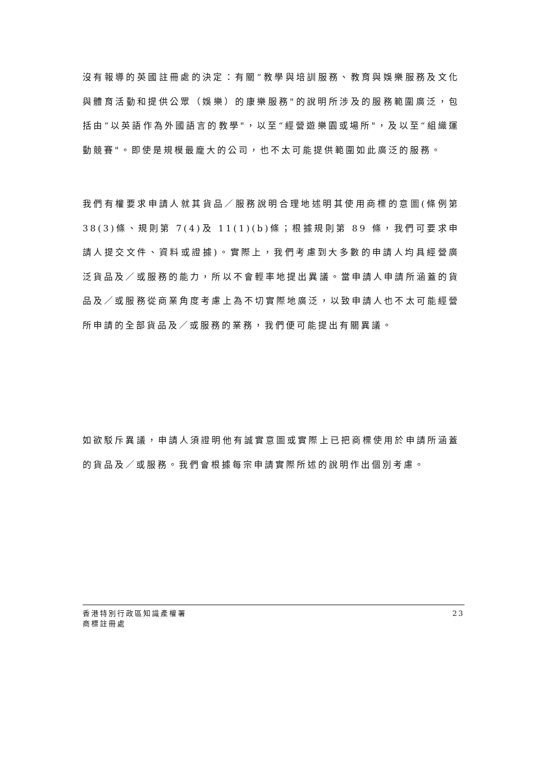沒有報導的英國註冊處的決定：有關“教學與培訓服務、教育與娛樂服務及文化與體育活動和提供公眾（娛樂）的康樂服務"的說明所涉及的服務範圍廣泛，包括由“以英語作為外國語言的教學"，以至“經營遊樂園或場所"，及以至“組織運動競賽"。即使是規模最龐大的公司，也不太可能提供範圍如此廣泛的服務。
我們有權要求申請人就其貨品／服務說明合理地述明其使用商標的意圖(條例第 38(3)條、規則第 7(4)及 11(1)(b)條；根據規則第 89 條，我們可要求申請人提交文件、資料或證據)。實際上，我們考慮到大多數的申請人均具經營廣泛貨品及／或服務的能力，所以不會輕率地提出異議。當申請人申請所涵蓋的貨品及／或服務從商業角度考慮上為不切實際地廣泛，以致申請人也不太可能經營所申請的全部貨品及／或服務的業務，我們便可能提出有關異議。
如欲駁斥異議，申請人須證明他有誠實意圖或實際上已把商標使用於申請所涵蓋的貨品及／或服務。我們會根據每宗申請實際所述的說明作出個別考慮。
香港特別行政區知識產權署
商標註冊處
23